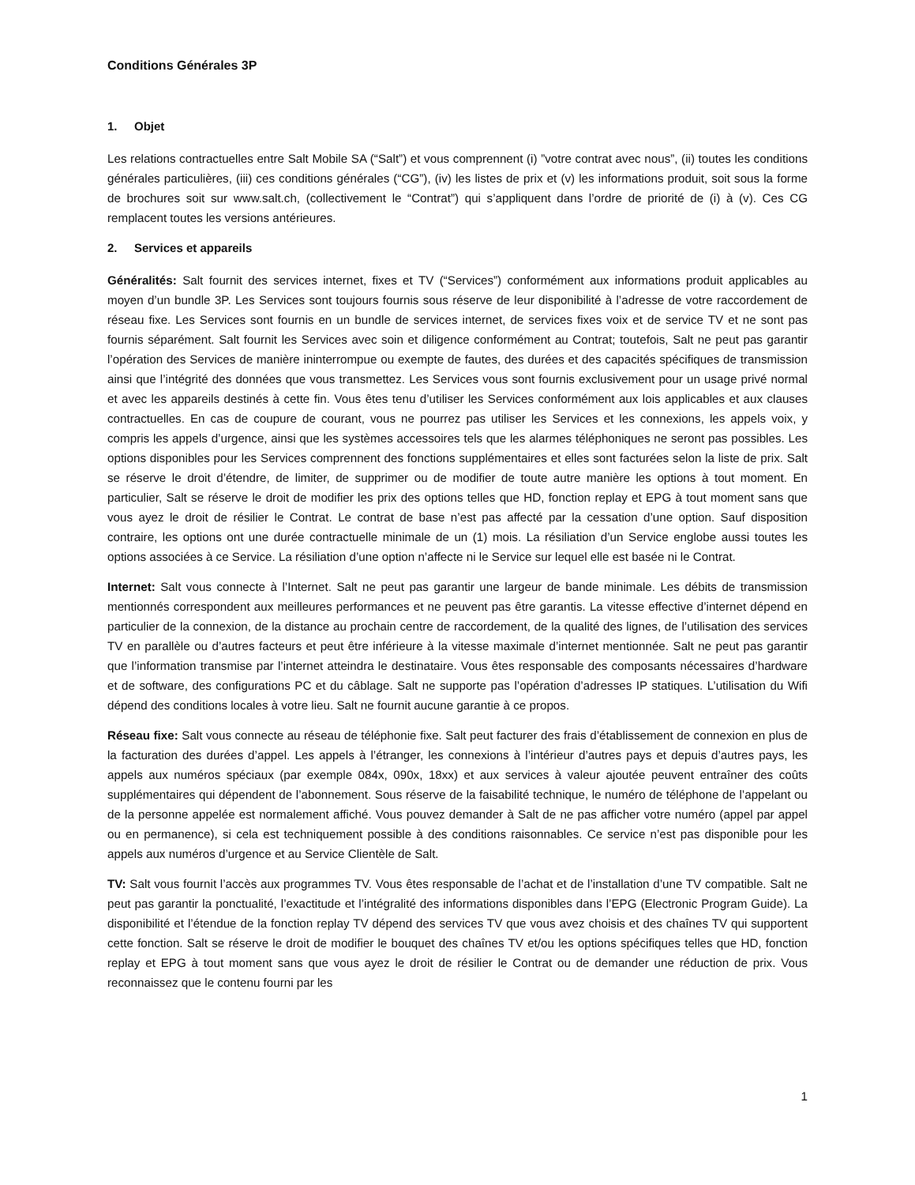Conditions Générales 3P
1. Objet
Les relations contractuelles entre Salt Mobile SA (“Salt”) et vous comprennent (i) ”votre contrat avec nous”, (ii) toutes les conditions générales particulières, (iii) ces conditions générales (“CG”), (iv) les listes de prix et (v) les informations produit, soit sous la forme de brochures soit sur www.salt.ch, (collectivement le “Contrat”) qui s’appliquent dans l’ordre de priorité de (i) à (v). Ces CG remplacent toutes les versions antérieures.
2. Services et appareils
Généralités: Salt fournit des services internet, fixes et TV (“Services”) conformément aux informations produit applicables au moyen d’un bundle 3P. Les Services sont toujours fournis sous réserve de leur disponibilité à l’adresse de votre raccordement de réseau fixe. Les Services sont fournis en un bundle de services internet, de services fixes voix et de service TV et ne sont pas fournis séparément. Salt fournit les Services avec soin et diligence conformément au Contrat; toutefois, Salt ne peut pas garantir l’opération des Services de manière ininterrompue ou exempte de fautes, des durées et des capacités spécifiques de transmission ainsi que l’intégrité des données que vous transmettez. Les Services vous sont fournis exclusivement pour un usage privé normal et avec les appareils destinés à cette fin. Vous êtes tenu d’utiliser les Services conformément aux lois applicables et aux clauses contractuelles. En cas de coupure de courant, vous ne pourrez pas utiliser les Services et les connexions, les appels voix, y compris les appels d’urgence, ainsi que les systèmes accessoires tels que les alarmes téléphoniques ne seront pas possibles. Les options disponibles pour les Services comprennent des fonctions supplémentaires et elles sont facturées selon la liste de prix. Salt se réserve le droit d’étendre, de limiter, de supprimer ou de modifier de toute autre manière les options à tout moment. En particulier, Salt se réserve le droit de modifier les prix des options telles que HD, fonction replay et EPG à tout moment sans que vous ayez le droit de résilier le Contrat. Le contrat de base n’est pas affecté par la cessation d’une option. Sauf disposition contraire, les options ont une durée contractuelle minimale de un (1) mois. La résiliation d’un Service englobe aussi toutes les options associées à ce Service. La résiliation d’une option n’affecte ni le Service sur lequel elle est basée ni le Contrat.
Internet: Salt vous connecte à l’Internet. Salt ne peut pas garantir une largeur de bande minimale. Les débits de transmission mentionnés correspondent aux meilleures performances et ne peuvent pas être garantis. La vitesse effective d’internet dépend en particulier de la connexion, de la distance au prochain centre de raccordement, de la qualité des lignes, de l’utilisation des services TV en parallèle ou d’autres facteurs et peut être inférieure à la vitesse maximale d’internet mentionnée. Salt ne peut pas garantir que l’information transmise par l’internet atteindra le destinataire. Vous êtes responsable des composants nécessaires d’hardware et de software, des configurations PC et du câblage. Salt ne supporte pas l’opération d’adresses IP statiques. L’utilisation du Wifi dépend des conditions locales à votre lieu. Salt ne fournit aucune garantie à ce propos.
Réseau fixe: Salt vous connecte au réseau de téléphonie fixe. Salt peut facturer des frais d’établissement de connexion en plus de la facturation des durées d’appel. Les appels à l’étranger, les connexions à l’intérieur d’autres pays et depuis d’autres pays, les appels aux numéros spéciaux (par exemple 084x, 090x, 18xx) et aux services à valeur ajoutée peuvent entraîner des coûts supplémentaires qui dépendent de l’abonnement. Sous réserve de la faisabilité technique, le numéro de téléphone de l’appelant ou de la personne appelée est normalement affiché. Vous pouvez demander à Salt de ne pas afficher votre numéro (appel par appel ou en permanence), si cela est techniquement possible à des conditions raisonnables. Ce service n’est pas disponible pour les appels aux numéros d’urgence et au Service Clientèle de Salt.
TV: Salt vous fournit l’accès aux programmes TV. Vous êtes responsable de l’achat et de l’installation d’une TV compatible. Salt ne peut pas garantir la ponctualité, l’exactitude et l’intégralité des informations disponibles dans l’EPG (Electronic Program Guide). La disponibilité et l’étendue de la fonction replay TV dépend des services TV que vous avez choisis et des chaînes TV qui supportent cette fonction. Salt se réserve le droit de modifier le bouquet des chaînes TV et/ou les options spécifiques telles que HD, fonction replay et EPG à tout moment sans que vous ayez le droit de résilier le Contrat ou de demander une réduction de prix. Vous reconnaissez que le contenu fourni par les
1